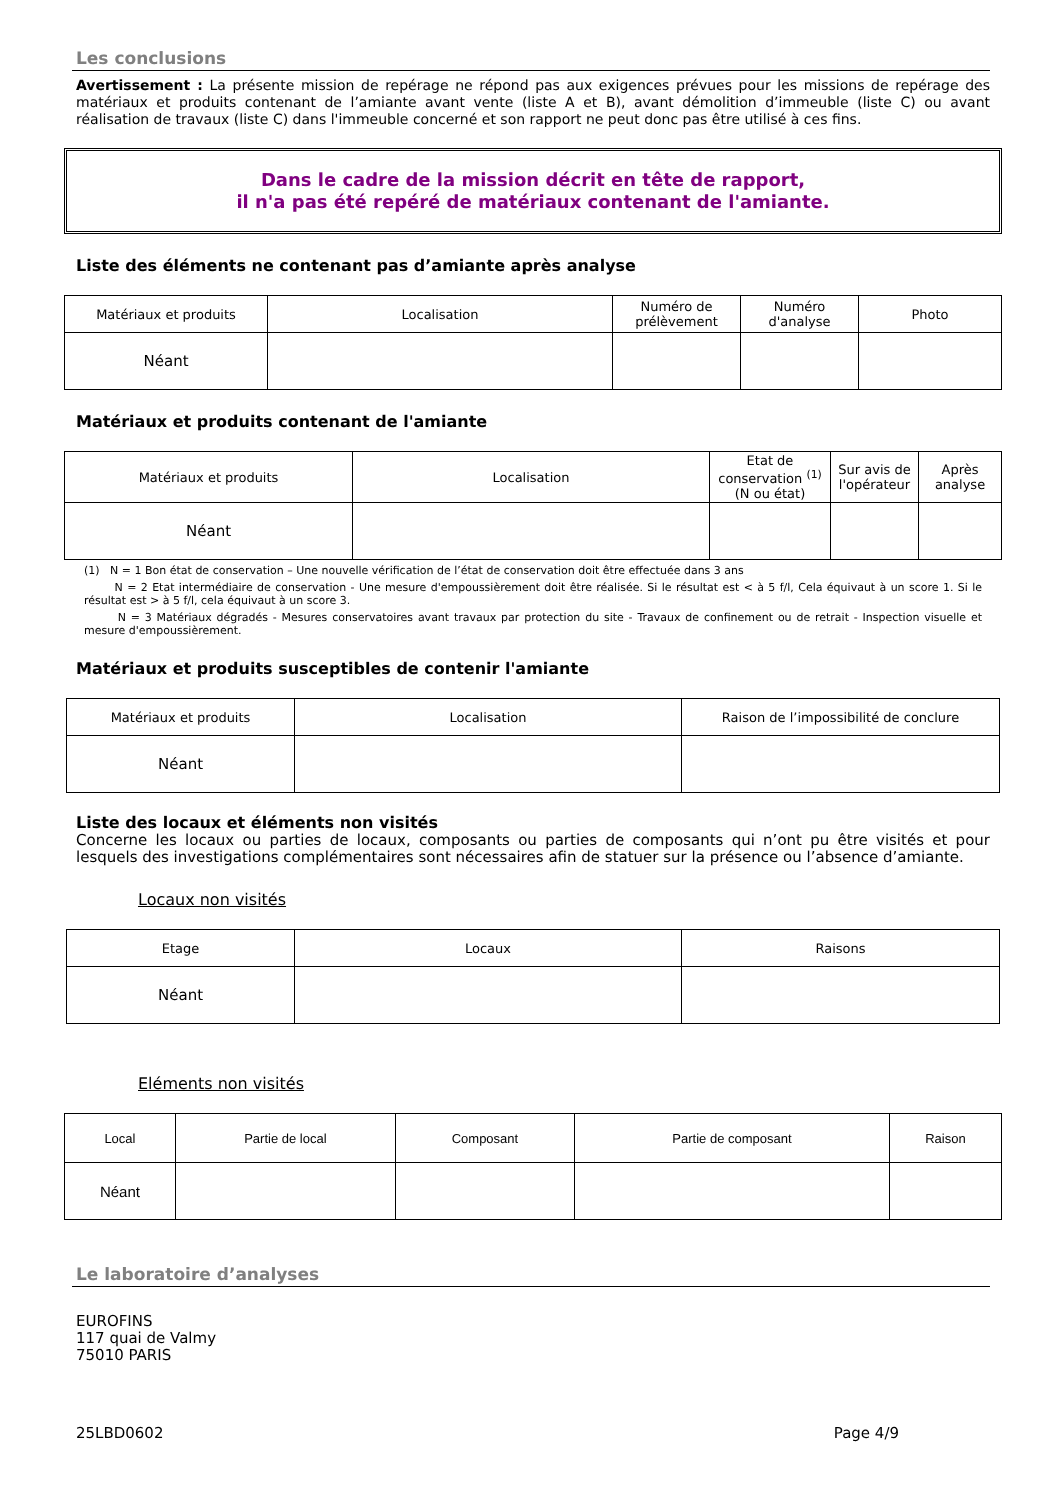Les conclusions
Avertissement : La présente mission de repérage ne répond pas aux exigences prévues pour les missions de repérage des matériaux et produits contenant de l’amiante avant vente (liste A et B), avant démolition d’immeuble (liste C) ou avant réalisation de travaux (liste C) dans l'immeuble concerné et son rapport ne peut donc pas être utilisé à ces fins.
Dans le cadre de la mission décrit en tête de rapport,
il n'a pas été repéré de matériaux contenant de l'amiante.
Liste des éléments ne contenant pas d’amiante après analyse
| Matériaux et produits | Localisation | Numéro de prélèvement | Numéro d'analyse | Photo |
| --- | --- | --- | --- | --- |
| Néant | | | | |
Matériaux et produits contenant de l'amiante
| Matériaux et produits | Localisation | Etat de conservation <sup>(1)</sup> (N ou état) | Sur avis de l'opérateur | Après analyse |
| --- | --- | --- | --- | --- |
| Néant | | | | |
(1) N = 1 Bon état de conservation – Une nouvelle vérification de l’état de conservation doit être effectuée dans 3 ans
N = 2 Etat intermédiaire de conservation - Une mesure d'empoussièrement doit être réalisée. Si le résultat est < à 5 f/l, Cela équivaut à un score 1. Si le résultat est > à 5 f/l, cela équivaut à un score 3.
N = 3 Matériaux dégradés - Mesures conservatoires avant travaux par protection du site - Travaux de confinement ou de retrait - Inspection visuelle et mesure d'empoussièrement.
Matériaux et produits susceptibles de contenir l'amiante
| Matériaux et produits | Localisation | Raison de l’impossibilité de conclure |
| --- | --- | --- |
| Néant | | |
Liste des locaux et éléments non visités
Concerne les locaux ou parties de locaux, composants ou parties de composants qui n’ont pu être visités et pour lesquels des investigations complémentaires sont nécessaires afin de statuer sur la présence ou l’absence d’amiante.
Locaux non visités
| Etage | Locaux | Raisons |
| --- | --- | --- |
| Néant | | |
Eléments non visités
| Local | Partie de local | Composant | Partie de composant | Raison |
| --- | --- | --- | --- | --- |
| Néant | | | | |
Le laboratoire d’analyses
EUROFINS
117 quai de Valmy
75010 PARIS
25LBD0602 Page 4/9